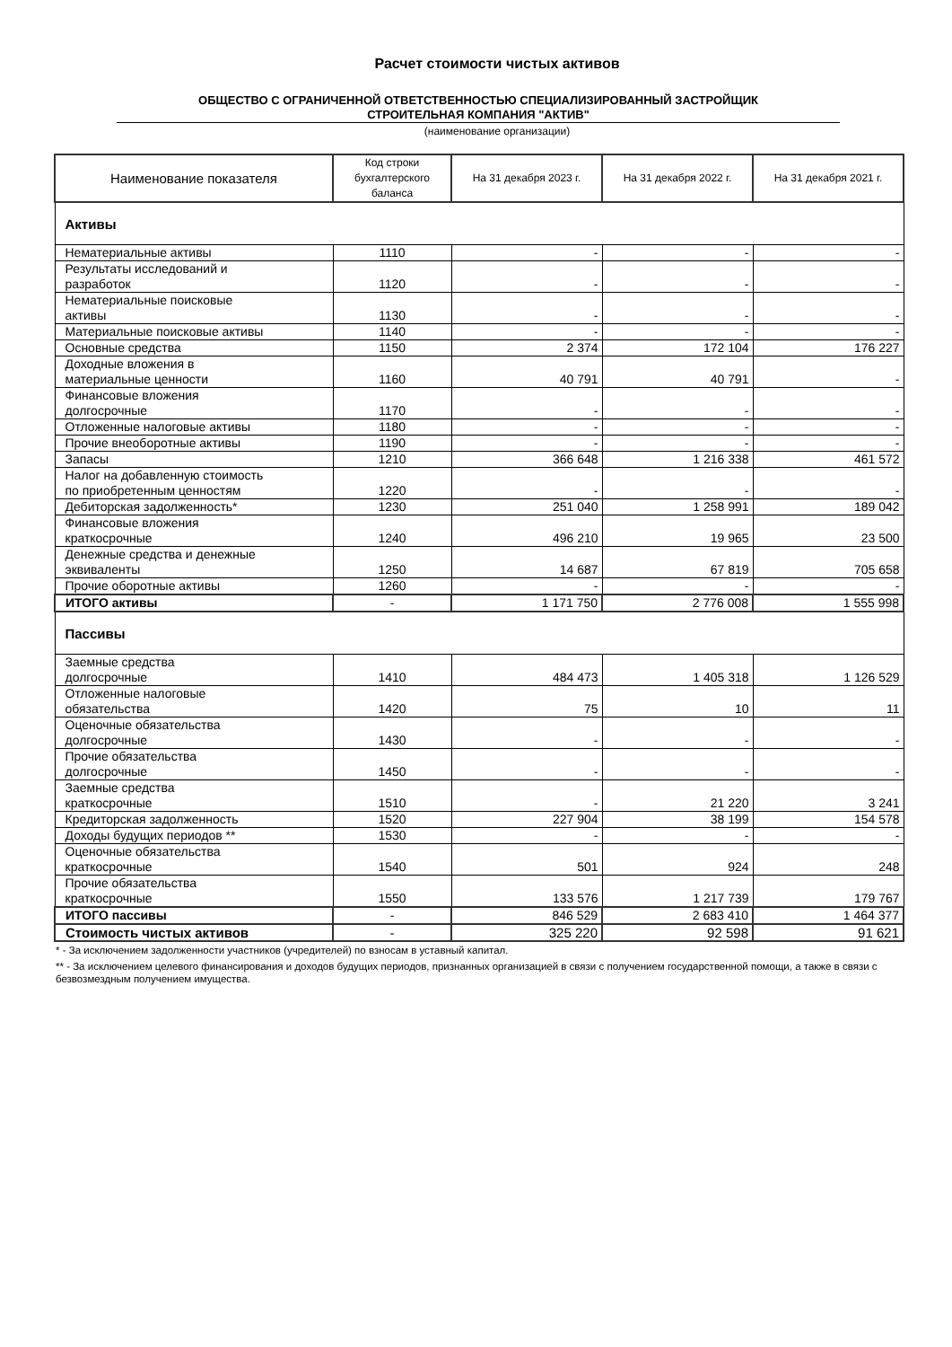Расчет стоимости чистых активов
ОБЩЕСТВО С ОГРАНИЧЕННОЙ ОТВЕТСТВЕННОСТЬЮ СПЕЦИАЛИЗИРОВАННЫЙ ЗАСТРОЙЩИК
СТРОИТЕЛЬНАЯ КОМПАНИЯ "АКТИВ"
(наименование организации)
| Наименование показателя | Код строки бухгалтерского баланса | На 31 декабря 2023 г. | На 31 декабря 2022 г. | На 31 декабря 2021 г. |
| --- | --- | --- | --- | --- |
| Активы | | | | |
| Нематериальные активы | 1110 | - | - | - |
| Результаты исследований и разработок | 1120 | - | - | - |
| Нематериальные поисковые активы | 1130 | - | - | - |
| Материальные поисковые активы | 1140 | - | - | - |
| Основные средства | 1150 | 2 374 | 172 104 | 176 227 |
| Доходные вложения в материальные ценности | 1160 | 40 791 | 40 791 | - |
| Финансовые вложения долгосрочные | 1170 | - | - | - |
| Отложенные налоговые активы | 1180 | - | - | - |
| Прочие внеоборотные активы | 1190 | - | - | - |
| Запасы | 1210 | 366 648 | 1 216 338 | 461 572 |
| Налог на добавленную стоимость по приобретенным ценностям | 1220 | - | - | - |
| Дебиторская задолженность* | 1230 | 251 040 | 1 258 991 | 189 042 |
| Финансовые вложения краткосрочные | 1240 | 496 210 | 19 965 | 23 500 |
| Денежные средства и денежные эквиваленты | 1250 | 14 687 | 67 819 | 705 658 |
| Прочие оборотные активы | 1260 | - | - | - |
| ИТОГО активы | - | 1 171 750 | 2 776 008 | 1 555 998 |
| Пассивы | | | | |
| Заемные средства долгосрочные | 1410 | 484 473 | 1 405 318 | 1 126 529 |
| Отложенные налоговые обязательства | 1420 | 75 | 10 | 11 |
| Оценочные обязательства долгосрочные | 1430 | - | - | - |
| Прочие обязательства долгосрочные | 1450 | - | - | - |
| Заемные средства краткосрочные | 1510 | - | 21 220 | 3 241 |
| Кредиторская задолженность | 1520 | 227 904 | 38 199 | 154 578 |
| Доходы будущих периодов ** | 1530 | - | - | - |
| Оценочные обязательства краткосрочные | 1540 | 501 | 924 | 248 |
| Прочие обязательства краткосрочные | 1550 | 133 576 | 1 217 739 | 179 767 |
| ИТОГО пассивы | - | 846 529 | 2 683 410 | 1 464 377 |
| Стоимость чистых активов | - | 325 220 | 92 598 | 91 621 |
* - За исключением задолженности участников (учредителей) по взносам в уставный капитал.
** - За исключением целевого финансирования и доходов будущих периодов, признанных организацией в связи с получением государственной помощи, а также в связи с безвозмездным получением имущества.